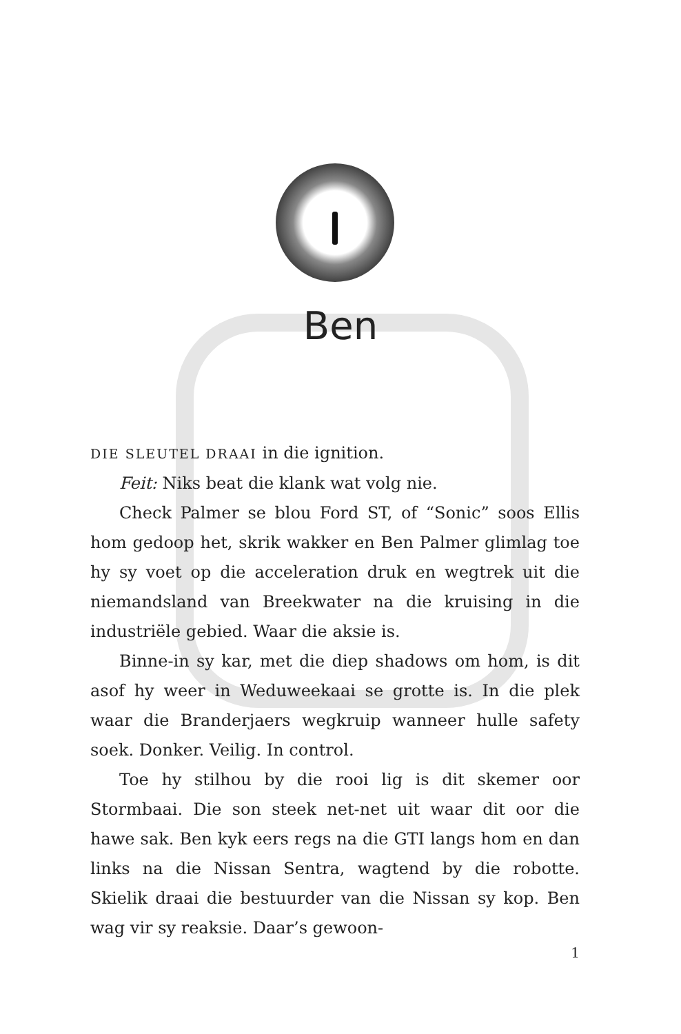Ben
DIE SLEUTEL DRAAI in die ignition.
Feit: Niks beat die klank wat volg nie.
Check Palmer se blou Ford ST, of “Sonic” soos Ellis hom gedoop het, skrik wakker en Ben Palmer glimlag toe hy sy voet op die acceleration druk en wegtrek uit die niemandsland van Breekwater na die kruising in die industriële gebied. Waar die aksie is.
Binne-in sy kar, met die diep shadows om hom, is dit asof hy weer in Weduweekaai se grotte is. In die plek waar die Branderjaers wegkruip wanneer hulle safety soek. Donker. Veilig. In control.
Toe hy stilhou by die rooi lig is dit skemer oor Stormbaai. Die son steek net-net uit waar dit oor die hawe sak. Ben kyk eers regs na die GTI langs hom en dan links na die Nissan Sentra, wagtend by die robotte. Skielik draai die bestuurder van die Nissan sy kop. Ben wag vir sy reaksie. Daar’s gewoon-
1